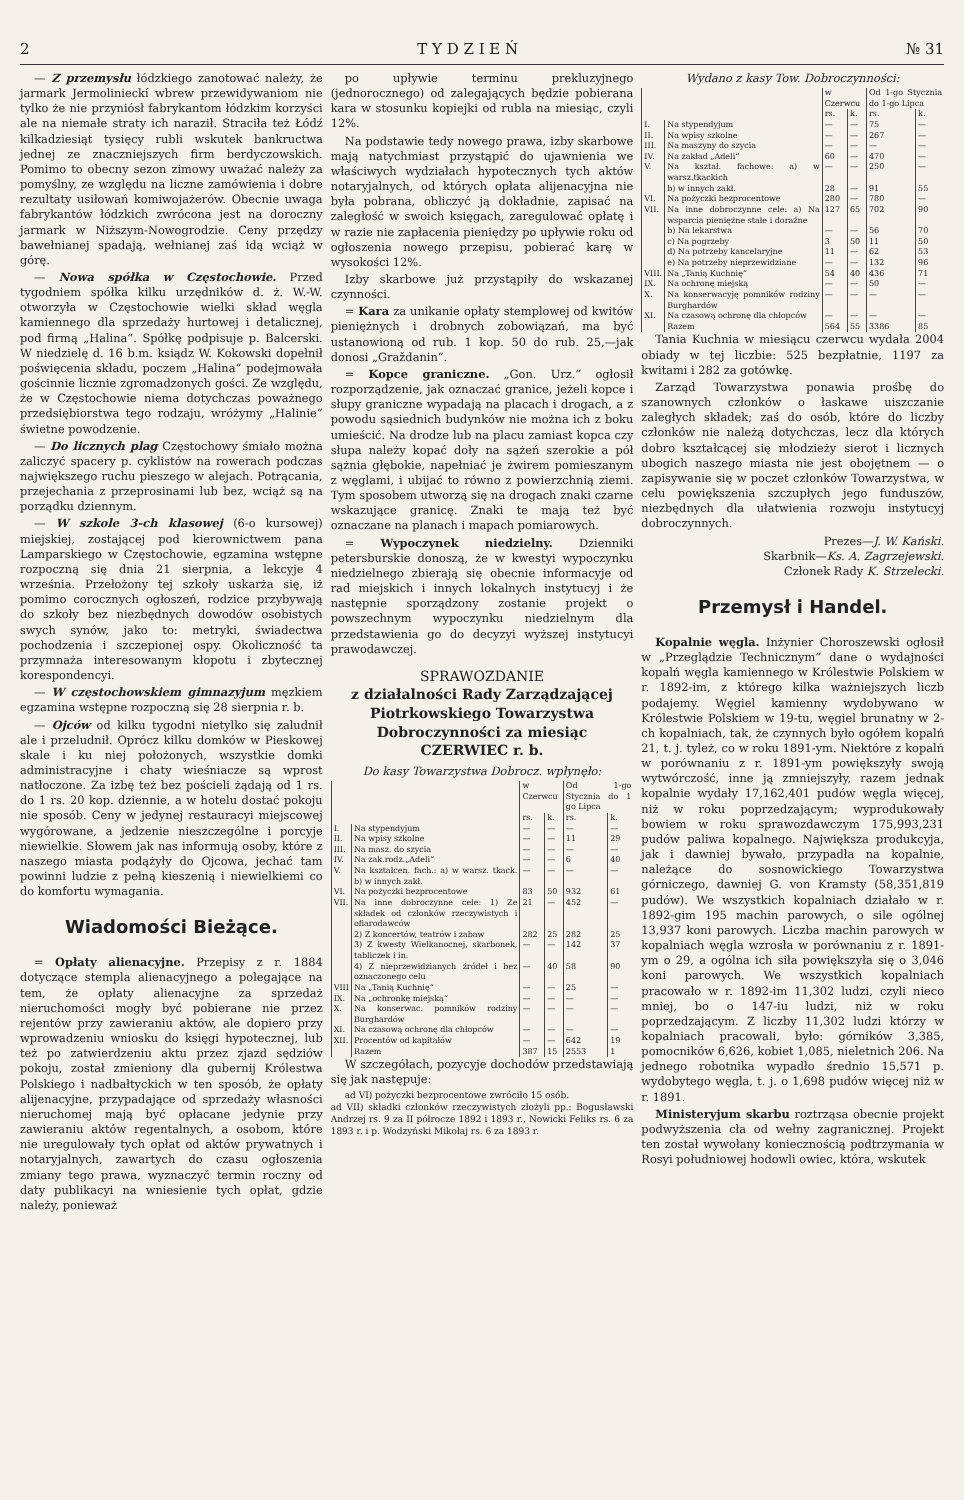2 T Y D Z I E Ń № 31
— Z przemysłu łódzkiego zanotować należy, że jarmark Jermolinieckí wbrew przewidywaniom nie tylko że nie przyniósł fabrykantom łódzkim korzyści ale na niemałe straty ich naraził. Straciła też Łódź kilkadziesiąt tysięcy rubli wskutek bankructwa jednej ze znaczniejszych firm berdyczowskich. Pomimo to obecny sezon zimowy uważać należy za pomyślny, ze względu na liczne zamówienia i dobre rezultaty usiłowań komiwojażerów. Obecnie uwaga fabrykantów łódzkich zwrócona jest na doroczny jarmark w Niższym-Nowogrodzie. Ceny przędzy bawełnianej spadają, wełnianej zaś idą wciąż w górę.
— Nowa spółka w Częstochowie. Przed tygodniem spółka kilku urzędników d. ż. W.-W. otworzyła w Częstochowie wielki skład węgla kamiennego dla sprzedaży hurtowej i detalicznej, pod firmą „Halina“. Spółkę podpisuje p. Balcerski. W niedzielę d. 16 b.m. ksiądz W. Kokowski dopełnił poświęcenia składu, poczem „Halina“ podejmowała gościnnie licznie zgromadzonych gości. Ze względu, że w Częstochowie niema dotychczas poważnego przedsiębiorstwa tego rodzaju, wróżymy „Halinie“ świetne powodzenie.
— Do licznych plag Częstochowy śmiało można zaliczyć spacery p. cyklistów na rowerach podczas największego ruchu pieszego w alejach. Potrącania, przejechania z przeprosinami lub bez, wciąż są na porządku dziennym.
— W szkole 3-ch klasowej (6-o kursowej) miejskiej, zostającej pod kierownictwem pana Lamparskiego w Częstochowie, egzamina wstępne rozpoczną się dnia 21 sierpnia, a lekcyje 4 września. Przełożony tej szkoły uskarża się, iż pomimo corocznych ogłoszeń, rodzice przybywają do szkoły bez niezbędnych dowodów osobistych swych synów, jako to: metryki, świadectwa pochodzenia i szczepionej ospy. Okoliczność ta przymnaża interesowanym kłopotu i zbytecznej korespondencyi.
— W częstochowskiem gimnazyjum męzkiem egzamina wstępne rozpoczną się 28 sierpnia r. b.
— Ojców od kilku tygodni nietylko się zaludnił ale i przeludnił. Oprócz kilku domków w Pieskowej skale i ku niej położonych, wszystkie domki administracyjne i chaty wieśniacze są wprost natłoczone. Za izbę też bez pościeli żądają od 1 rs. do 1 rs. 20 kop. dziennie, a w hotelu dostać pokoju nie sposób. Ceny w jedynej restauracyi miejscowej wygórowane, a jedzenie nieszczególne i porcyje niewielkie. Słowem jak nas informują osoby, które z naszego miasta podążyły do Ojcowa, jechać tam powinni ludzie z pełną kieszenią i niewielkiemi co do komfortu wymagania.
Wiadomości Bieżące.
= Opłaty alienacyjne. Przepisy z r. 1884 dotyczące stempla alienacyjnego a polegające na tem, że opłaty alienacyjne za sprzedaż nieruchomości mogły być pobierane nie przez rejentów przy zawieraniu aktów, ale dopiero przy wprowadzeniu wniosku do księgi hypotecznej, lub też po zatwierdzeniu aktu przez zjazd sędziów pokoju, został zmieniony dla gubernij Królestwa Polskiego i nadbałtyckich w ten sposób, że opłaty alijenacyjne, przypadające od sprzedaży własności nieruchomej mają być opłacane jedynie przy zawieraniu aktów regentalnych, a osobom, które nie uregulowały tych opłat od aktów prywatnych i notaryjalnych, zawartych do czasu ogłoszenia zmiany tego prawa, wyznaczyć termin roczny od daty publikacyi na wniesienie tych opłat, gdzie należy, ponieważ
po upływie terminu prekluzyjnego (jednorocznego) od zalegających będzie pobierana kara w stosunku kopiejki od rubla na miesiąc, czyli 12%.
Na podstawie tedy nowego prawa, izby skarbowe mają natychmiast przystąpić do ujawnienia we właściwych wydziałach hypotecznych tych aktów notaryjalnych, od których opłata alijenacyjna nie była pobrana, obliczyć ją dokładnie, zapisać na zaległość w swoich księgach, zaregulować opłatę i w razie nie zapłacenia pieniędzy po upływie roku od ogłoszenia nowego przepisu, pobierać karę w wysokości 12%.
Izby skarbowe już przystąpiły do wskazanej czynności.
= Kara za unikanie opłaty stemplowej od kwitów pieniężnych i drobnych zobowiązań, ma być ustanowioną od rub. 1 kop. 50 do rub. 25,—jak donosi „Graždanin“.
= Kopce graniczne. „Gon. Urz.“ ogłosił rozporządzenie, jak oznaczać granice, jeżeli kopce i słupy graniczne wypadają na placach i drogach, a z powodu sąsiednich budynków nie można ich z boku umieścić. Na drodze lub na placu zamiast kopca czy słupa należy kopać doły na sążeń szerokie a pół sążnia głębokie, napełniać je żwirem pomieszanym z węglami, i ubijać to równo z powierzchnią ziemi. Tym sposobem utworzą się na drogach znaki czarne wskazujące granicę. Znaki te mają też być oznaczane na planach i mapach pomiarowych.
= Wypoczynek niedzielny. Dzienniki petersburskie donoszą, że w kwestyi wypoczynku niedzielnego zbierają się obecnie informacyje od rad miejskich i innych lokalnych instytucyj i że następnie sporządzony zostanie projekt o powszechnym wypoczynku niedzielnym dla przedstawienia go do decyzyi wyższej instytucyi prawodawczej.
SPRAWOZDANIE
z działalności Rady Zarządzającej Piotrkowskiego Towarzystwa Dobroczynności za miesiąc CZERWIEC r. b.
Do kasy Towarzystwa Dobrocz. wpłynęło:
| | | w Czerwcu | | Od 1-go Stycznia do 1 go Lipca | |
| --- | --- | --- | --- | --- | --- |
| | | rs. | k. | rs. | k. |
| I. | Na stypendyjum | — | — | — | — |
| II. | Na wpisy szkolne | — | — | 11 | 29 |
| III. | Na masz. do szycia | — | — | — | — |
| IV. | Na zak.rodz.„Adeli“ | — | — | 6 | 40 |
| V. | Na kształcen. fach.: a) w warsz. tkack. b) w innych zakł. | — | — | — | — |
| VI. | Na pożyczki bezprocentowe | 83 | 50 | 932 | 61 |
| VII. | Na inne dobroczynne cele: 1) Ze składek od członków rzeczywistych i ofiarodawców | 21 | — | 452 | — |
| | 2) Z koncertów, teatrów i zabaw | 282 | 25 | 282 | 25 |
| | 3) Z kwesty Wielkanocnej, skarbonek, tabliczek i in. | — | — | 142 | 37 |
| | 4) Z nieprzewidzianych źródeł i bez oznaczonego celu | — | 40 | 58 | 90 |
| VIII | Na „Tanią Kuchnię“ | — | — | 25 | — |
| IX. | Na „ochronkę miejską“ | — | — | — | — |
| X. | Na konserwac. pomników rodziny Burghardów | — | — | — | — |
| XI. | Na czasową ochronę dla chłopców | — | — | — | — |
| XII. | Procentów od kapitałów | — | — | 642 | 19 |
| | Razem | 387 | 15 | 2553 | 1 |
W szczegółach, pozycyje dochodów przedstawiają się jak następuje:
ad VI) pożyczki bezprocentowe zwróciło 15 osób.
ad VII) składki członków rzeczywistych złożyli pp.: Bogusławski Andrzej rs. 9 za II półrocze 1892 i 1893 r., Nowicki Feliks rs. 6 za 1893 r. i p. Wodzyński Mikołaj rs. 6 za 1893 r.
Wydano z kasy Tow. Dobroczynności:
| | | w Czerwcu | | Od 1-go Stycznia do 1-go Lipca | |
| --- | --- | --- | --- | --- | --- |
| | | rs. | k. | rs. | k. |
| I. | Na stypendyjum | — | — | 75 | — |
| II. | Na wpisy szkolne | — | — | 267 | — |
| III. | Na maszyny do szycia | — | — | — | — |
| IV. | Na zakład „Adeli“ | 60 | — | 470 | — |
| V. | Na kształ. fachowe: a) w warsz.tkackich | — | — | 250 | — |
| | b) w innych zakł. | 28 | — | 91 | 55 |
| VI. | Na pożyczki bezprocentowe | 280 | — | 780 | — |
| VII. | Na inne dobroczynne cele: a) Na wsparcia pieniężne stałe i doraźne | 127 | 65 | 702 | 90 |
| | b) Na lekarstwa | — | — | 56 | 70 |
| | c) Na pogrzeby | 3 | 50 | 11 | 50 |
| | d) Na potrzeby kancelaryjne | 11 | — | 62 | 53 |
| | e) Na potrzeby nieprzewidziane | — | — | 132 | 96 |
| VIII. | Na „Tanią Kuchnię“ | 54 | 40 | 436 | 71 |
| IX. | Na ochronę miejską | — | — | 50 | — |
| X. | Na konserwacyję pomników rodziny Burghardów | — | — | — | — |
| XI. | Na czasową ochronę dla chłopców | — | — | — | — |
| | Razem | 564 | 55 | 3386 | 85 |
Tania Kuchnia w miesiącu czerwcu wydała 2004 obiady w tej liczbie: 525 bezpłatnie, 1197 za kwitami i 282 za gotówkę.
Zarząd Towarzystwa ponawia prośbę do szanownych członków o łaskawe uiszczanie zaległych składek; zaś do osób, które do liczby członków nie należą dotychczas, lecz dla których dobro kształcącej się młodzieży sierot i licznych ubogich naszego miasta nie jest obojętnem — o zapisywanie się w poczet członków Towarzystwa, w celu powiększenia szczupłych jego funduszów, niezbędnych dla ułatwienia rozwoju instytucyj dobroczynnych.
Prezes—J. W. Kański.
Skarbnik—Ks. A. Zagrzejewski.
Członek Rady K. Strzelecki.
Przemysł i Handel.
Kopalnie węgla. Inżynier Choroszewski ogłosił w „Przeglądzie Technicznym“ dane o wydajności kopalń węgla kamiennego w Królestwie Polskiem w r. 1892-im, z którego kilka ważniejszych liczb podajemy. Węgiel kamienny wydobywano w Królestwie Polskiem w 19-tu, węgiel brunatny w 2-ch kopalniach, tak, że czynnych było ogółem kopalń 21, t. j. tyleż, co w roku 1891-ym. Niektóre z kopalń w porównaniu z r. 1891-ym powiększyły swoją wytwórczość, inne ją zmniejszyły, razem jednak kopalnie wydały 17,162,401 pudów węgla więcej, niż w roku poprzedzającym; wyprodukowały bowiem w roku sprawozdawczym 175,993,231 pudów paliwa kopalnego. Największa produkcyja, jak i dawniej bywało, przypadła na kopalnie, należące do sosnowickiego Towarzystwa górniczego, dawniej G. von Kramsty (58,351,819 pudów). We wszystkich kopalniach działało w r. 1892-gim 195 machin parowych, o sile ogólnej 13,937 koni parowych. Liczba machin parowych w kopalniach węgla wzrosła w porównaniu z r. 1891-ym o 29, a ogólna ich siła powiększyła się o 3,046 koni parowych. We wszystkich kopalniach pracowało w r. 1892-im 11,302 ludzi, czyli nieco mniej, bo o 147-iu ludzi, niż w roku poprzedzającym. Z liczby 11,302 ludzi którzy w kopalniach pracowali, było: górników 3,385, pomocników 6,626, kobiet 1,085, nieletnich 206. Na jednego robotnika wypadło średnio 15,571 p. wydobytego węgla, t. j. o 1,698 pudów więcej niż w r. 1891.
Ministeryjum skarbu roztrząsa obecnie projekt podwyższenia cła od wełny zagranicznej. Projekt ten został wywołany koniecznością podtrzymania w Rosyi południowej hodowli owiec, która, wskutek